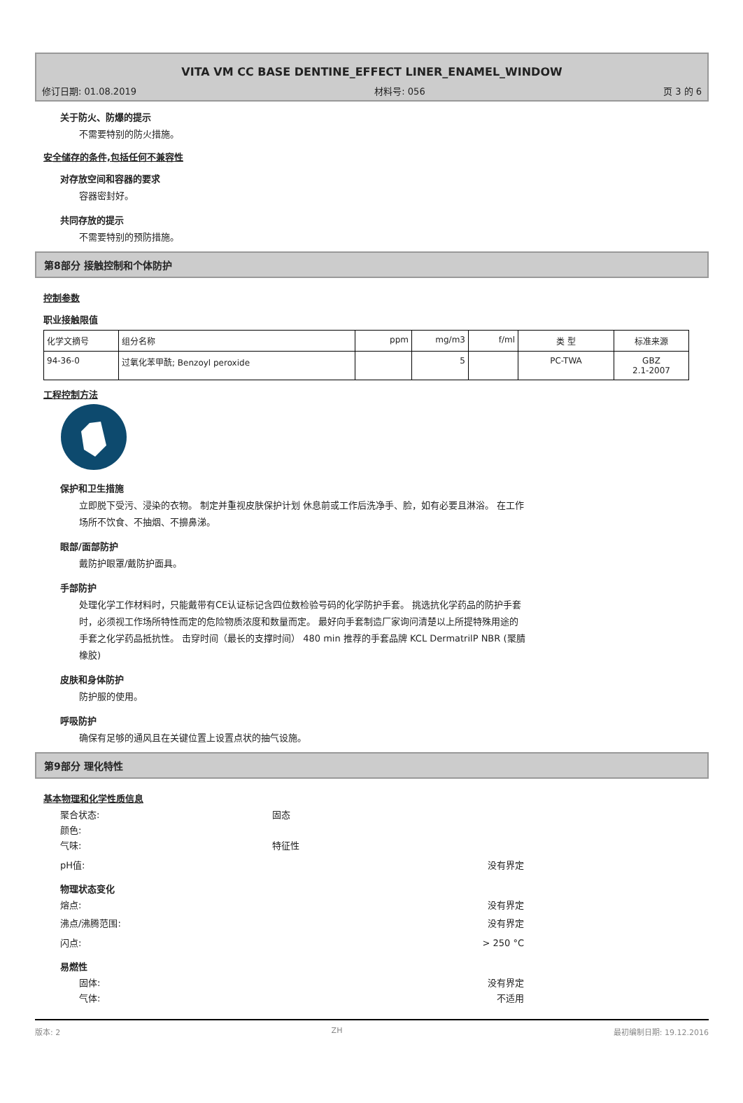VITA VM CC BASE DENTINE_EFFECT LINER_ENAMEL_WINDOW
修订日期: 01.08.2019 材料号: 056 页 3 的 6
关于防火、防爆的提示
不需要特别的防火措施。
安全储存的条件,包括任何不兼容性
对存放空间和容器的要求
容器密封好。
共同存放的提示
不需要特别的预防措施。
第8部分 接触控制和个体防护
控制参数
职业接触限值
| 化学文摘号 | 组分名称 | ppm | mg/m3 | f/ml | 类 型 | 标准来源 |
| --- | --- | --- | --- | --- | --- | --- |
| 94-36-0 | 过氧化苯甲酰; Benzoyl peroxide | | 5 | | PC-TWA | GBZ 2.1-2007 |
工程控制方法
保护和卫生措施
立即脱下受污、浸染的衣物。 制定并重视皮肤保护计划 休息前或工作后洗净手、脸，如有必要且淋浴。 在工作
场所不饮食、不抽烟、不擤鼻涕。
眼部/面部防护
戴防护眼罩/戴防护面具。
手部防护
处理化学工作材料时，只能戴带有CE认证标记含四位数检验号码的化学防护手套。 挑选抗化学药品的防护手套
时，必须视工作场所特性而定的危险物质浓度和数量而定。 最好向手套制造厂家询问清楚以上所提特殊用途的
手套之化学药品抵抗性。 击穿时间（最长的支撑时间） 480 min 推荐的手套品牌 KCL DermatrilP NBR (聚腈
橡胶)
皮肤和身体防护
防护服的使用。
呼吸防护
确保有足够的通风且在关键位置上设置点状的抽气设施。
第9部分 理化特性
基本物理和化学性质信息
聚合状态: 固态
颜色:
气味: 特征性
pH值: 没有界定
物理状态变化
熔点: 没有界定
沸点/沸腾范围: 没有界定
闪点: > 250 °C
易燃性
固体: 没有界定
气体: 不适用
版本: 2 ZH 最初编制日期: 19.12.2016